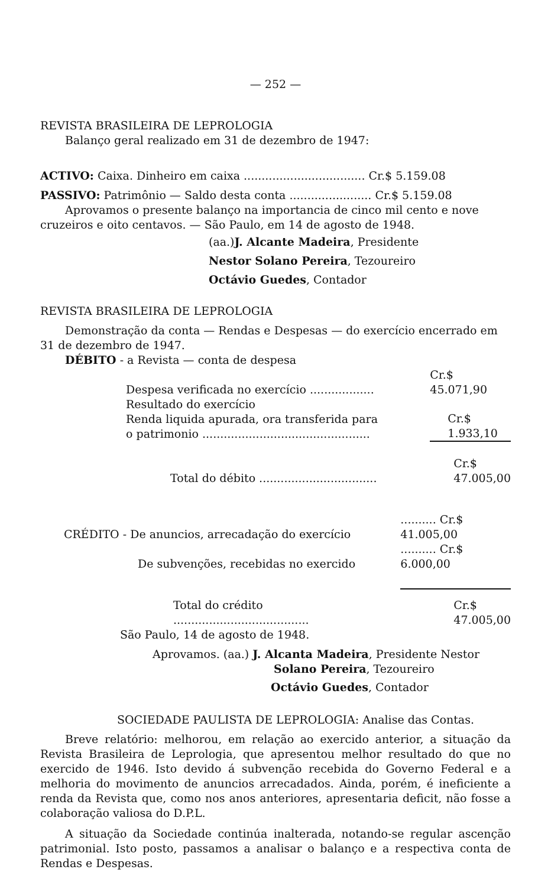— 252 —
REVISTA BRASILEIRA DE LEPROLOGIA
Balanço geral realizado em 31 de dezembro de 1947:
ACTIVO: Caixa. Dinheiro em caixa .................................. Cr.$ 5.159.08
PASSIVO: Patrimônio — Saldo desta conta ....................... Cr.$ 5.159.08
Aprovamos o presente balanço na importancia de cinco mil cento e nove cruzeiros e oito centavos. — São Paulo, em 14 de agosto de 1948.
(aa.)J. Alcante Madeira, Presidente
Nestor Solano Pereira, Tezoureiro
Octávio Guedes, Contador
REVISTA BRASILEIRA DE LEPROLOGIA
Demonstração da conta — Rendas e Despesas — do exercício encerrado em 31 de dezembro de 1947.
DÉBITO - a Revista — conta de despesa
| Despesa verificada no exercício .................. | Cr.$ 45.071,90 |
| Resultado do exercício Renda liquida apurada, ora transferida para o patrimonio ............................................... | Cr.$ 1.933,10 |
| Total do débito ................................. | Cr.$ 47.005,00 |
| CRÉDITO - De anuncios, arrecadação do exercício | .......... Cr.$ 41.005,00 |
| De subvenções, recebidas no exercido | .......... Cr.$ 6.000,00 |
| Total do crédito ...................................... | Cr.$ 47.005,00 |
São Paulo, 14 de agosto de 1948.
Aprovamos. (aa.) J. Alcanta Madeira, Presidente Nestor
Solano Pereira, Tezoureiro
Octávio Guedes, Contador
SOCIEDADE PAULISTA DE LEPROLOGIA: Analise das Contas.
Breve relatório: melhorou, em relação ao exercido anterior, a situação da Revista Brasileira de Leprologia, que apresentou melhor resultado do que no exercido de 1946. Isto devido á subvenção recebida do Governo Federal e a melhoria do movimento de anuncios arrecadados. Ainda, porém, é ineficiente a renda da Revista que, como nos anos anteriores, apresentaria deficit, não fosse a colaboração valiosa do D.P.L.
A situação da Sociedade continúa inalterada, notando-se regular ascenção patrimonial. Isto posto, passamos a analisar o balanço e a respectiva conta de Rendas e Despesas.